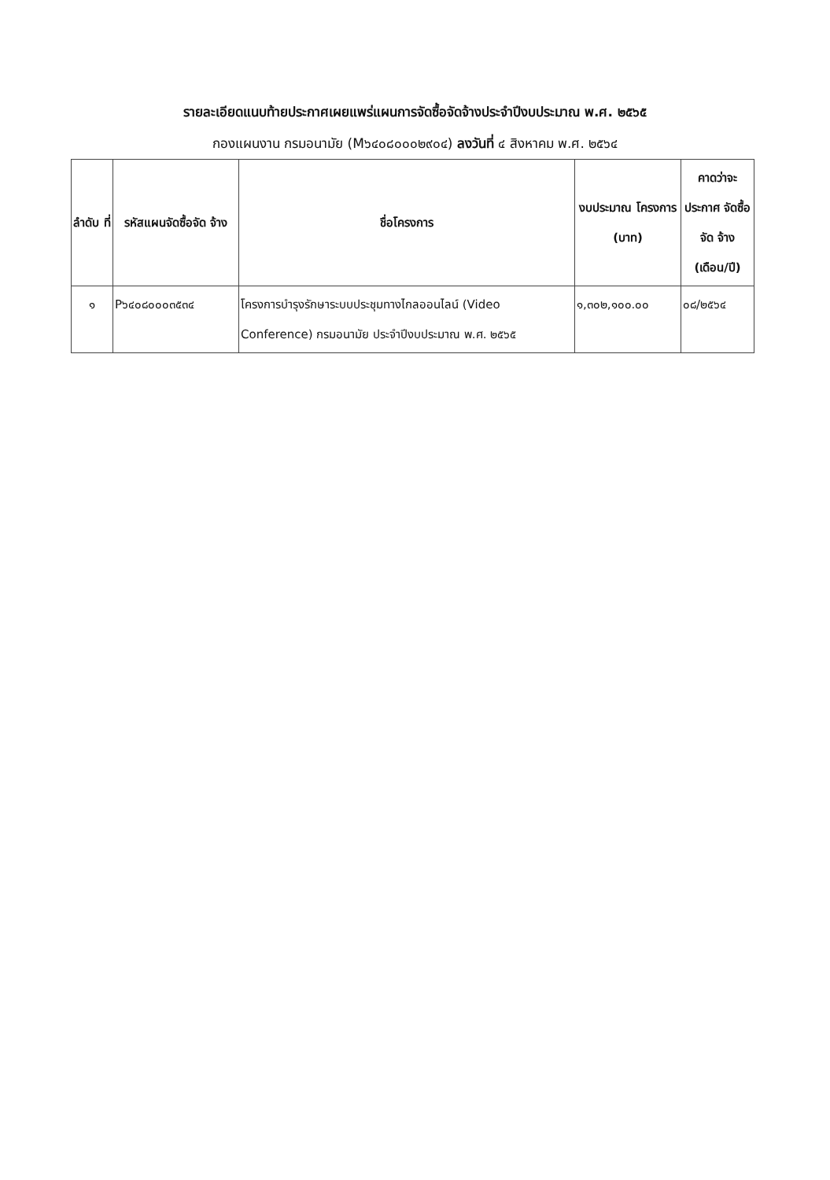รายละเอียดแนบท้ายประกาศเผยแพร่แผนการจัดซื้อจัดจ้างประจำปีงบประมาณ พ.ศ. ๒๕๖๕
กองแผนงาน กรมอนามัย (M๖๔๐๘๐๐๐๒๙๐๔) ลงวันที่ ๔ สิงหาคม พ.ศ. ๒๕๖๔
| ลำดับ ที่ | รหัสแผนจัดซื้อจัด จ้าง | ชื่อโครงการ | งบประมาณ โครงการ (บาท) | คาดว่าจะ ประกาศ จัดซื้อจัด จ้าง (เดือน/ปี) |
| --- | --- | --- | --- | --- |
| ๑ | P๖๔๐๘๐๐๐๓๕๓๔ | โครงการบำรุงรักษาระบบประชุมทางไกลออนไลน์ (Video Conference) กรมอนามัย ประจำปีงบประมาณ พ.ศ. ๒๕๖๕ | ๑,๓๐๒,๑๐๐.๐๐ | ๐๘/๒๕๖๔ |